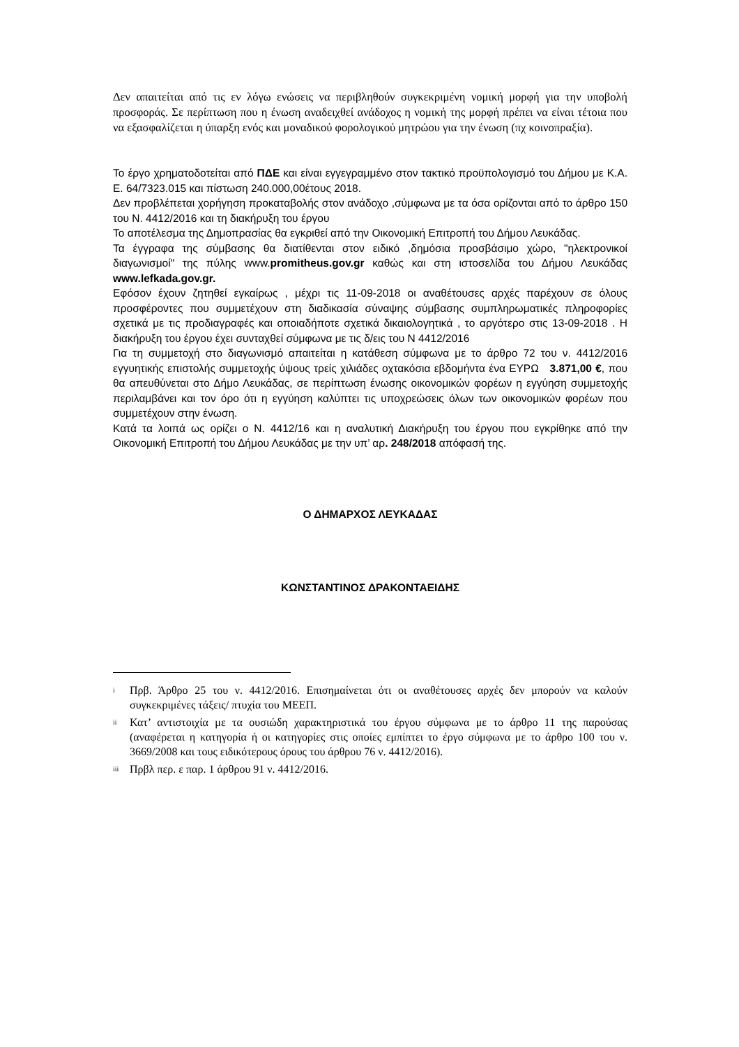Δεν απαιτείται από τις εν λόγω ενώσεις να περιβληθούν συγκεκριμένη νομική μορφή για την υποβολή προσφοράς. Σε περίπτωση που η ένωση αναδειχθεί ανάδοχος η νομική της μορφή πρέπει να είναι τέτοια που να εξασφαλίζεται η ύπαρξη ενός και μοναδικού φορολογικού μητρώου για την ένωση (πχ κοινοπραξία).
Το έργο χρηματοδοτείται από ΠΔΕ και είναι εγγεγραμμένο στον τακτικό προϋπολογισμό του Δήμου με Κ.Α. Ε. 64/7323.015 και πίστωση 240.000,00έτους 2018.
Δεν προβλέπεται χορήγηση προκαταβολής στον ανάδοχο ,σύμφωνα με τα όσα ορίζονται από το άρθρο 150 του Ν. 4412/2016 και τη διακήρυξη του έργου
Το αποτέλεσμα της Δημοπρασίας θα εγκριθεί από την Οικονομική Επιτροπή του Δήμου Λευκάδας.
Τα έγγραφα της σύμβασης θα διατίθενται στον ειδικό ,δημόσια προσβάσιμο χώρο, "ηλεκτρονικοί διαγωνισμοί" της πύλης www.promitheus.gov.gr καθώς και στη ιστοσελίδα του Δήμου Λευκάδας www.lefkada.gov.gr.
Εφόσον έχουν ζητηθεί εγκαίρως , μέχρι τις 11-09-2018 οι αναθέτουσες αρχές παρέχουν σε όλους προσφέροντες που συμμετέχουν στη διαδικασία σύναψης σύμβασης συμπληρωματικές πληροφορίες σχετικά με τις προδιαγραφές και οποιαδήποτε σχετικά δικαιολογητικά , το αργότερο στις 13-09-2018 . Η διακήρυξη του έργου έχει συνταχθεί σύμφωνα με τις δ/εις του Ν 4412/2016
Για τη συμμετοχή στο διαγωνισμό απαιτείται η κατάθεση σύμφωνα με το άρθρο 72 του ν. 4412/2016 εγγυητικής επιστολής συμμετοχής ύψους τρείς χιλιάδες οχτακόσια εβδομήντα ένα ΕΥΡΩ 3.871,00 €, που θα απευθύνεται στο Δήμο Λευκάδας, σε περίπτωση ένωσης οικονομικών φορέων η εγγύηση συμμετοχής περιλαμβάνει και τον όρο ότι η εγγύηση καλύπτει τις υποχρεώσεις όλων των οικονομικών φορέων που συμμετέχουν στην ένωση.
Κατά τα λοιπά ως ορίζει ο Ν. 4412/16 και η αναλυτική Διακήρυξη του έργου που εγκρίθηκε από την Οικονομική Επιτροπή του Δήμου Λευκάδας με την υπ’ αρ. 248/2018 απόφασή της.
Ο ΔΗΜΑΡΧΟΣ ΛΕΥΚΑΔΑΣ
ΚΩΝΣΤΑΝΤΙΝΟΣ ΔΡΑΚΟΝΤΑΕΙΔΗΣ
<sup>i</sup>
Πρβ. Άρθρο 25 του ν. 4412/2016. Επισημαίνεται ότι οι αναθέτουσες αρχές δεν μπορούν να καλούν συγκεκριμένες τάξεις/ πτυχία του ΜΕΕΠ.
<sup>ii</sup>
Κατ’ αντιστοιχία με τα ουσιώδη χαρακτηριστικά του έργου σύμφωνα με το άρθρο 11 της παρούσας (αναφέρεται η κατηγορία ή οι κατηγορίες στις οποίες εμπίπτει το έργο σύμφωνα με το άρθρο 100 του ν. 3669/2008 και τους ειδικότερους όρους του άρθρου 76 ν. 4412/2016).
<sup>iii</sup>
Πρβλ περ. ε παρ. 1 άρθρου 91 ν. 4412/2016.